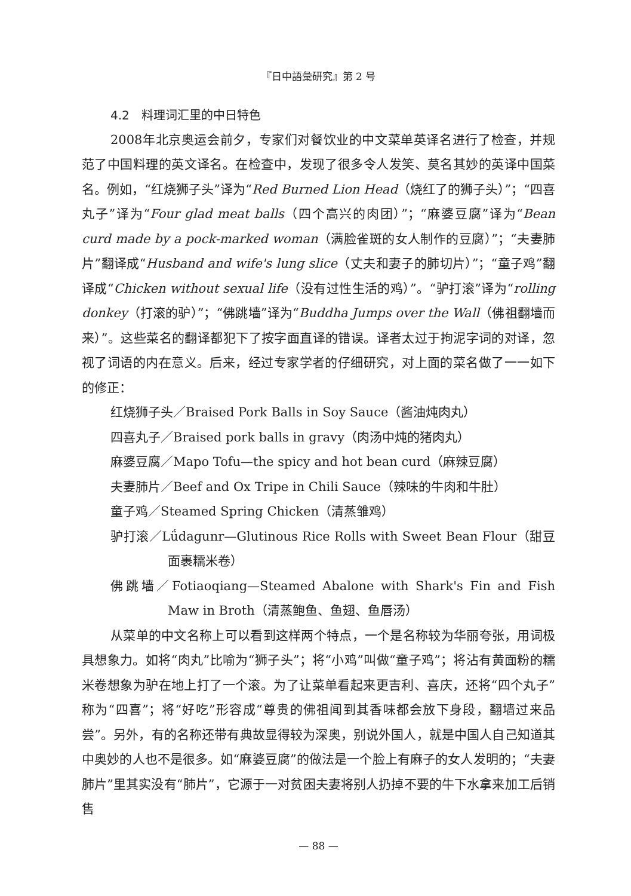『日中語彙研究』第 2 号
4.2　料理词汇里的中日特色
2008年北京奥运会前夕，专家们对餐饮业的中文菜单英译名进行了检查，并规范了中国料理的英文译名。在检查中，发现了很多令人发笑、莫名其妙的英译中国菜名。例如，“红烧狮子头”译为“Red Burned Lion Head（烧红了的狮子头）”；“四喜丸子”译为“Four glad meat balls（四个高兴的肉团）”；“麻婆豆腐”译为“Bean curd made by a pock-marked woman（满脸雀斑的女人制作的豆腐）”；“夫妻肺片”翻译成“Husband and wife's lung slice（丈夫和妻子的肺切片）”；“童子鸡”翻译成“Chicken without sexual life（没有过性生活的鸡）”。“驴打滚”译为“rolling donkey（打滚的驴）”；“佛跳墙”译为“Buddha Jumps over the Wall（佛祖翻墙而来）”。这些菜名的翻译都犯下了按字面直译的错误。译者太过于拘泥字词的对译，忽视了词语的内在意义。后来，经过专家学者的仔细研究，对上面的菜名做了一一如下的修正：
红烧狮子头／Braised Pork Balls in Soy Sauce（酱油炖肉丸）
四喜丸子／Braised pork balls in gravy（肉汤中炖的猪肉丸）
麻婆豆腐／Mapo Tofu—the spicy and hot bean curd（麻辣豆腐）
夫妻肺片／Beef and Ox Tripe in Chili Sauce（辣味的牛肉和牛肚）
童子鸡／Steamed Spring Chicken（清蒸雏鸡）
驴打滚／Lǘdagunr—Glutinous Rice Rolls with Sweet Bean Flour（甜豆面裹糯米卷）
佛跳墙／Fotiaoqiang—Steamed Abalone with Shark's Fin and Fish Maw in Broth（清蒸鲍鱼、鱼翅、鱼唇汤）
从菜单的中文名称上可以看到这样两个特点，一个是名称较为华丽夸张，用词极具想象力。如将“肉丸”比喻为“狮子头”；将“小鸡”叫做“童子鸡”；将沾有黄面粉的糯米卷想象为驴在地上打了一个滚。为了让菜单看起来更吉利、喜庆，还将“四个丸子”称为“四喜”；将“好吃”形容成“尊贵的佛祖闻到其香味都会放下身段，翻墙过来品尝”。另外，有的名称还带有典故显得较为深奥，别说外国人，就是中国人自己知道其中奥妙的人也不是很多。如“麻婆豆腐”的做法是一个脸上有麻子的女人发明的；“夫妻肺片”里其实没有“肺片”，它源于一对贫困夫妻将别人扔掉不要的牛下水拿来加工后销售
— 88 —